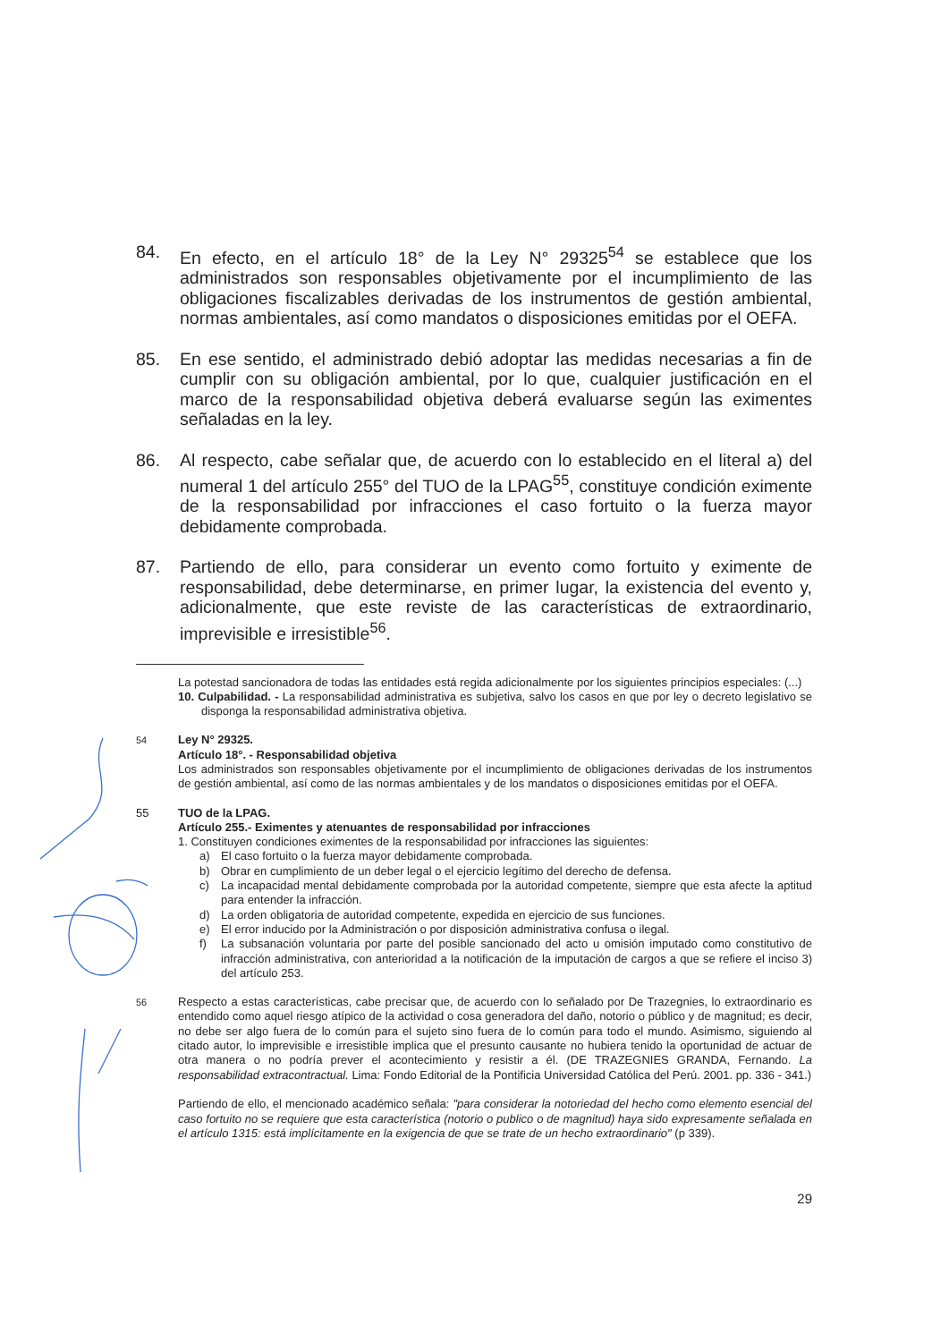84. En efecto, en el artículo 18° de la Ley N° 29325<sup>54</sup> se establece que los administrados son responsables objetivamente por el incumplimiento de las obligaciones fiscalizables derivadas de los instrumentos de gestión ambiental, normas ambientales, así como mandatos o disposiciones emitidas por el OEFA.
85. En ese sentido, el administrado debió adoptar las medidas necesarias a fin de cumplir con su obligación ambiental, por lo que, cualquier justificación en el marco de la responsabilidad objetiva deberá evaluarse según las eximentes señaladas en la ley.
86. Al respecto, cabe señalar que, de acuerdo con lo establecido en el literal a) del numeral 1 del artículo 255° del TUO de la LPAG<sup>55</sup>, constituye condición eximente de la responsabilidad por infracciones el caso fortuito o la fuerza mayor debidamente comprobada.
87. Partiendo de ello, para considerar un evento como fortuito y eximente de responsabilidad, debe determinarse, en primer lugar, la existencia del evento y, adicionalmente, que este reviste de las características de extraordinario, imprevisible e irresistible<sup>56</sup>.
La potestad sancionadora de todas las entidades está regida adicionalmente por los siguientes principios especiales: (...)
10. Culpabilidad. - La responsabilidad administrativa es subjetiva, salvo los casos en que por ley o decreto legislativo se disponga la responsabilidad administrativa objetiva.
<sup>54</sup> Ley N° 29325.
Artículo 18°. - Responsabilidad objetiva
Los administrados son responsables objetivamente por el incumplimiento de obligaciones derivadas de los instrumentos de gestión ambiental, así como de las normas ambientales y de los mandatos o disposiciones emitidas por el OEFA.
55 TUO de la LPAG.
Artículo 255.- Eximentes y atenuantes de responsabilidad por infracciones
1. Constituyen condiciones eximentes de la responsabilidad por infracciones las siguientes:
a) El caso fortuito o la fuerza mayor debidamente comprobada.
b) Obrar en cumplimiento de un deber legal o el ejercicio legítimo del derecho de defensa.
c) La incapacidad mental debidamente comprobada por la autoridad competente, siempre que esta afecte la aptitud para entender la infracción.
d) La orden obligatoria de autoridad competente, expedida en ejercicio de sus funciones.
e) El error inducido por la Administración o por disposición administrativa confusa o ilegal.
f) La subsanación voluntaria por parte del posible sancionado del acto u omisión imputado como constitutivo de infracción administrativa, con anterioridad a la notificación de la imputación de cargos a que se refiere el inciso 3) del artículo 253.
<sup>56</sup> Respecto a estas características, cabe precisar que, de acuerdo con lo señalado por De Trazegnies, lo extraordinario es entendido como aquel riesgo atípico de la actividad o cosa generadora del daño, notorio o público y de magnitud; es decir, no debe ser algo fuera de lo común para el sujeto sino fuera de lo común para todo el mundo. Asimismo, siguiendo al citado autor, lo imprevisible e irresistible implica que el presunto causante no hubiera tenido la oportunidad de actuar de otra manera o no podría prever el acontecimiento y resistir a él. (DE TRAZEGNIES GRANDA, Fernando. La responsabilidad extracontractual. Lima: Fondo Editorial de la Pontificia Universidad Católica del Perú. 2001. pp. 336 - 341.)
Partiendo de ello, el mencionado académico señala: "para considerar la notoriedad del hecho como elemento esencial del caso fortuito no se requiere que esta característica (notorio o publico o de magnitud) haya sido expresamente señalada en el artículo 1315: está implícitamente en la exigencia de que se trate de un hecho extraordinario" (p 339).
29